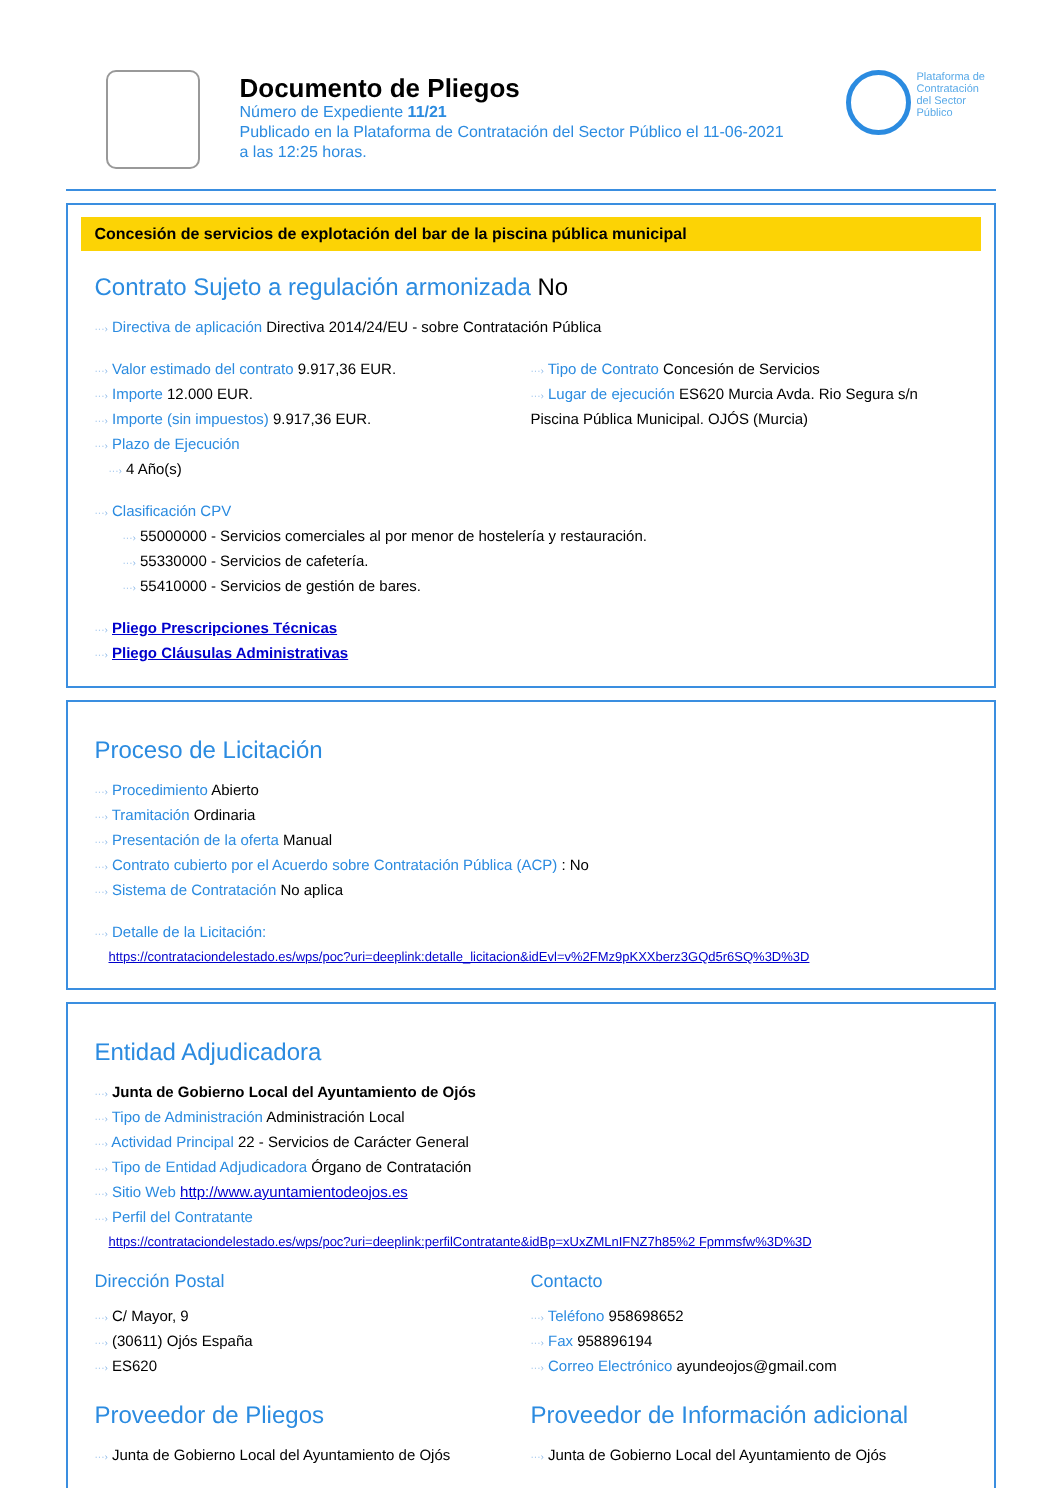Documento de Pliegos
Número de Expediente 11/21
Publicado en la Plataforma de Contratación del Sector Público el 11-06-2021
a las 12:25 horas.
Plataforma de Contratación del Sector Público
Concesión de servicios de explotación del bar de la piscina pública municipal
Contrato Sujeto a regulación armonizada No
···› Directiva de aplicación Directiva 2014/24/EU - sobre Contratación Pública
···› Valor estimado del contrato 9.917,36 EUR.
···› Importe 12.000 EUR.
···› Importe (sin impuestos) 9.917,36 EUR.
···› Plazo de Ejecución
···› 4 Año(s)
···› Tipo de Contrato Concesión de Servicios
···› Lugar de ejecución ES620 Murcia Avda. Rio Segura s/n Piscina Pública Municipal. OJÓS (Murcia)
···› Clasificación CPV
···› 55000000 - Servicios comerciales al por menor de hostelería y restauración.
···› 55330000 - Servicios de cafetería.
···› 55410000 - Servicios de gestión de bares.
···› Pliego Prescripciones Técnicas
···› Pliego Cláusulas Administrativas
Proceso de Licitación
···› Procedimiento Abierto
···› Tramitación Ordinaria
···› Presentación de la oferta Manual
···› Contrato cubierto por el Acuerdo sobre Contratación Pública (ACP) : No
···› Sistema de Contratación No aplica
···› Detalle de la Licitación:
https://contrataciondelestado.es/wps/poc?uri=deeplink:detalle_licitacion&idEvl=v%2FMz9pKXXberz3GQd5r6SQ%3D%3D
Entidad Adjudicadora
···› Junta de Gobierno Local del Ayuntamiento de Ojós
···› Tipo de Administración Administración Local
···› Actividad Principal 22 - Servicios de Carácter General
···› Tipo de Entidad Adjudicadora Órgano de Contratación
···› Sitio Web http://www.ayuntamientodeojos.es
···› Perfil del Contratante
https://contrataciondelestado.es/wps/poc?uri=deeplink:perfilContratante&idBp=xUxZMLnIFNZ7h85%2 Fpmmsfw%3D%3D
Dirección Postal
···› C/ Mayor, 9
···› (30611) Ojós España
···› ES620
Contacto
···› Teléfono 958698652
···› Fax 958896194
···› Correo Electrónico ayundeojos@gmail.com
Proveedor de Pliegos
···› Junta de Gobierno Local del Ayuntamiento de Ojós
Proveedor de Información adicional
···› Junta de Gobierno Local del Ayuntamiento de Ojós